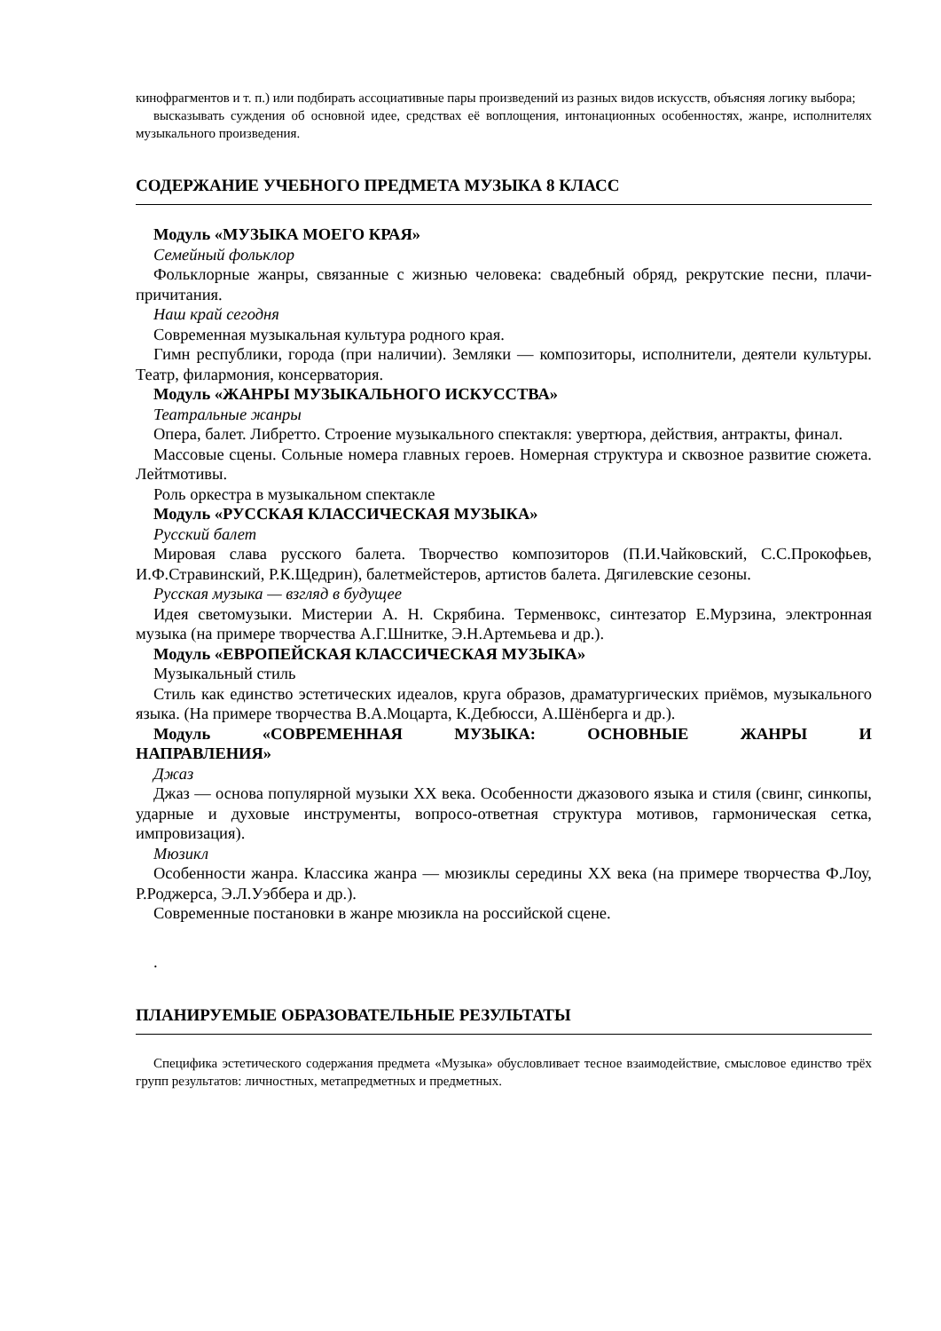кинофрагментов и т. п.) или подбирать ассоциативные пары произведений из разных видов искусств, объясняя логику выбора;
высказывать суждения об основной идее, средствах её воплощения, интонационных особенностях, жанре, исполнителях музыкального произведения.
СОДЕРЖАНИЕ УЧЕБНОГО ПРЕДМЕТА МУЗЫКА 8 КЛАСС
Модуль «МУЗЫКА МОЕГО КРАЯ»
Семейный фольклор
Фольклорные жанры, связанные с жизнью человека: свадебный обряд, рекрутские песни, плачи-причитания.
Наш край сегодня
Современная музыкальная культура родного края.
Гимн республики, города (при наличии). Земляки — композиторы, исполнители, деятели культуры. Театр, филармония, консерватория.
Модуль «ЖАНРЫ МУЗЫКАЛЬНОГО ИСКУССТВА»
Театральные жанры
Опера, балет. Либретто. Строение музыкального спектакля: увертюра, действия, антракты, финал.
Массовые сцены. Сольные номера главных героев. Номерная структура и сквозное развитие сюжета. Лейтмотивы.
Роль оркестра в музыкальном спектакле
Модуль «РУССКАЯ КЛАССИЧЕСКАЯ МУЗЫКА»
Русский балет
Мировая слава русского балета. Творчество композиторов (П.И.Чайковский, С.С.Прокофьев, И.Ф.Стравинский, Р.К.Щедрин), балетмейстеров, артистов балета. Дягилевские сезоны.
Русская музыка — взгляд в будущее
Идея светомузыки. Мистерии А. Н. Скрябина. Терменвокс, синтезатор Е.Мурзина, электронная музыка (на примере творчества А.Г.Шнитке, Э.Н.Артемьева и др.).
Модуль «ЕВРОПЕЙСКАЯ КЛАССИЧЕСКАЯ МУЗЫКА»
Музыкальный стиль
Стиль как единство эстетических идеалов, круга образов, драматургических приёмов, музыкального языка. (На примере творчества В.А.Моцарта, К.Дебюсси, А.Шёнберга и др.).
Модуль «СОВРЕМЕННАЯ МУЗЫКА: ОСНОВНЫЕ ЖАНРЫ И
НАПРАВЛЕНИЯ»
Джаз
Джаз — основа популярной музыки XX века. Особенности джазового языка и стиля (свинг, синкопы, ударные и духовые инструменты, вопросо-ответная структура мотивов, гармоническая сетка, импровизация).
Мюзикл
Особенности жанра. Классика жанра — мюзиклы середины XX века (на примере творчества Ф.Лоу, Р.Роджерса, Э.Л.Уэббера и др.).
Современные постановки в жанре мюзикла на российской сцене.
.
ПЛАНИРУЕМЫЕ ОБРАЗОВАТЕЛЬНЫЕ РЕЗУЛЬТАТЫ
Специфика эстетического содержания предмета «Музыка» обусловливает тесное взаимодействие, смысловое единство трёх групп результатов: личностных, метапредметных и предметных.